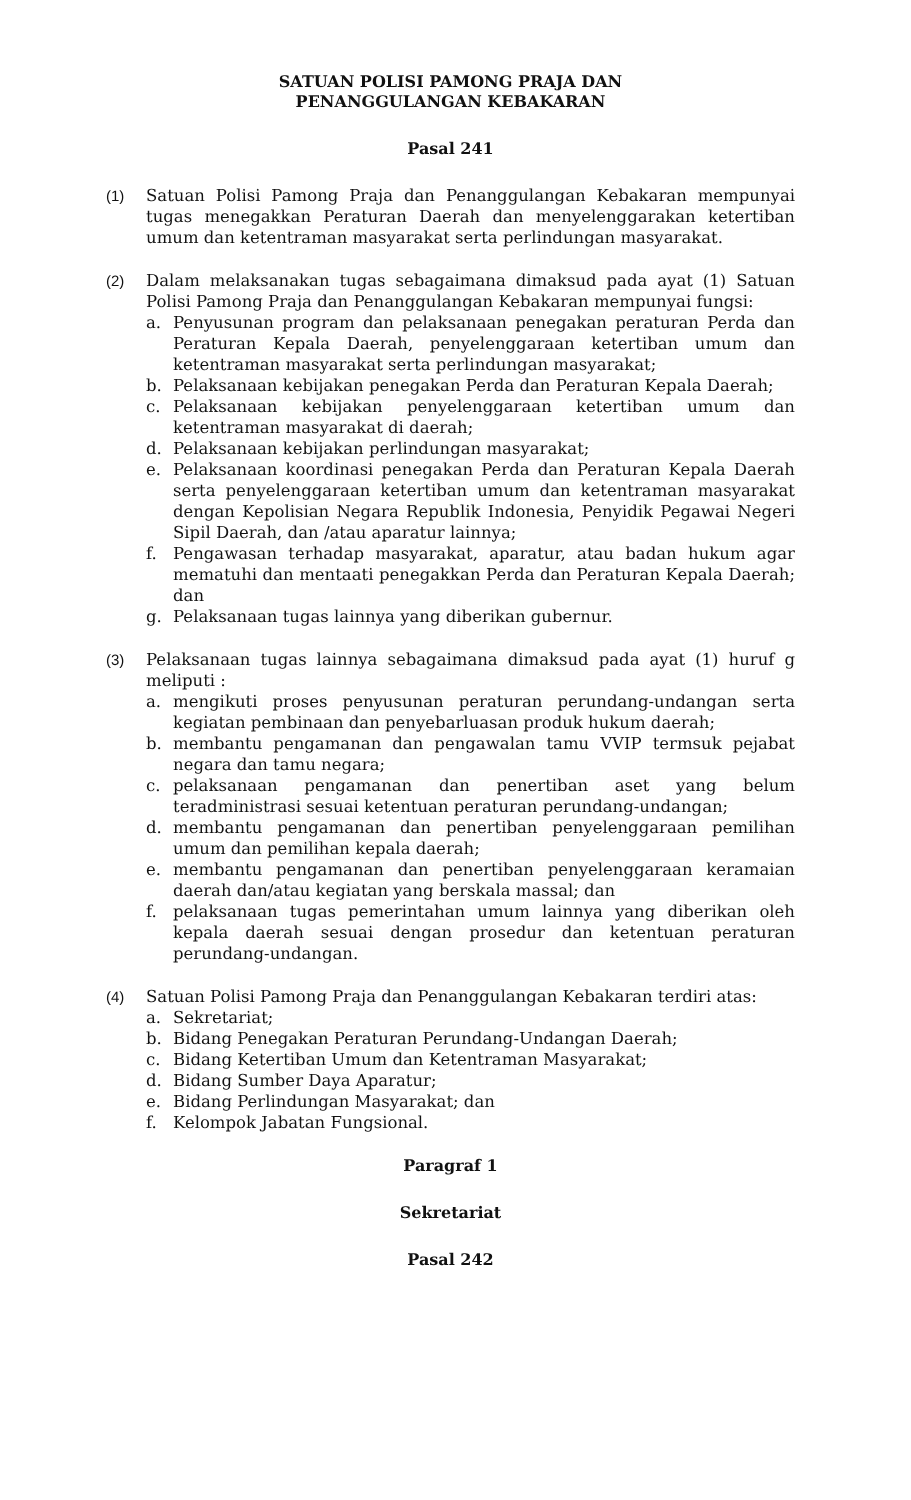SATUAN POLISI PAMONG PRAJA DAN
PENANGGULANGAN KEBAKARAN
Pasal 241
(1) Satuan Polisi Pamong Praja dan Penanggulangan Kebakaran mempunyai tugas menegakkan Peraturan Daerah dan menyelenggarakan ketertiban umum dan ketentraman masyarakat serta perlindungan masyarakat.
(2) Dalam melaksanakan tugas sebagaimana dimaksud pada ayat (1) Satuan Polisi Pamong Praja dan Penanggulangan Kebakaran mempunyai fungsi:
a. Penyusunan program dan pelaksanaan penegakan peraturan Perda dan Peraturan Kepala Daerah, penyelenggaraan ketertiban umum dan ketentraman masyarakat serta perlindungan masyarakat;
b. Pelaksanaan kebijakan penegakan Perda dan Peraturan Kepala Daerah;
c. Pelaksanaan kebijakan penyelenggaraan ketertiban umum dan ketentraman masyarakat di daerah;
d. Pelaksanaan kebijakan perlindungan masyarakat;
e. Pelaksanaan koordinasi penegakan Perda dan Peraturan Kepala Daerah serta penyelenggaraan ketertiban umum dan ketentraman masyarakat dengan Kepolisian Negara Republik Indonesia, Penyidik Pegawai Negeri Sipil Daerah, dan /atau aparatur lainnya;
f. Pengawasan terhadap masyarakat, aparatur, atau badan hukum agar mematuhi dan mentaati penegakkan Perda dan Peraturan Kepala Daerah; dan
g. Pelaksanaan tugas lainnya yang diberikan gubernur.
(3) Pelaksanaan tugas lainnya sebagaimana dimaksud pada ayat (1) huruf g meliputi :
a. mengikuti proses penyusunan peraturan perundang-undangan serta kegiatan pembinaan dan penyebarluasan produk hukum daerah;
b. membantu pengamanan dan pengawalan tamu VVIP termsuk pejabat negara dan tamu negara;
c. pelaksanaan pengamanan dan penertiban aset yang belum teradministrasi sesuai ketentuan peraturan perundang-undangan;
d. membantu pengamanan dan penertiban penyelenggaraan pemilihan umum dan pemilihan kepala daerah;
e. membantu pengamanan dan penertiban penyelenggaraan keramaian daerah dan/atau kegiatan yang berskala massal; dan
f. pelaksanaan tugas pemerintahan umum lainnya yang diberikan oleh kepala daerah sesuai dengan prosedur dan ketentuan peraturan perundang-undangan.
(4) Satuan Polisi Pamong Praja dan Penanggulangan Kebakaran terdiri atas:
a. Sekretariat;
b. Bidang Penegakan Peraturan Perundang-Undangan Daerah;
c. Bidang Ketertiban Umum dan Ketentraman Masyarakat;
d. Bidang Sumber Daya Aparatur;
e. Bidang Perlindungan Masyarakat; dan
f. Kelompok Jabatan Fungsional.
Paragraf 1
Sekretariat
Pasal 242